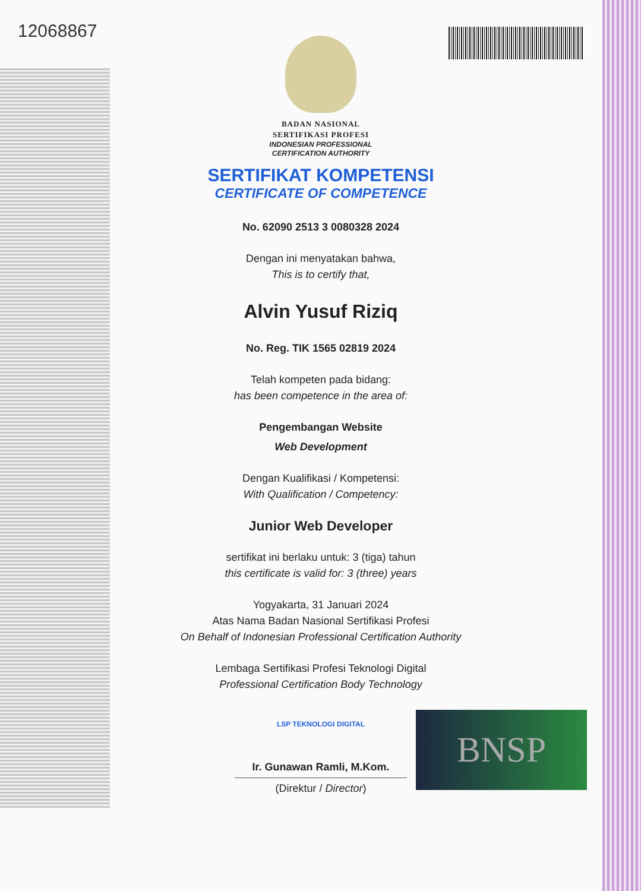12068867
BADAN NASIONAL
SERTIFIKASI PROFESI
INDONESIAN PROFESSIONAL
CERTIFICATION AUTHORITY
SERTIFIKAT KOMPETENSI
CERTIFICATE OF COMPETENCE
No. 62090 2513 3 0080328 2024
Dengan ini menyatakan bahwa,
This is to certify that,
Alvin Yusuf Riziq
No. Reg. TIK 1565 02819 2024
Telah kompeten pada bidang:
has been competence in the area of:
Pengembangan Website
Web Development
Dengan Kualifikasi / Kompetensi:
With Qualification / Competency:
Junior Web Developer
sertifikat ini berlaku untuk: 3 (tiga) tahun
this certificate is valid for: 3 (three) years
Yogyakarta, 31 Januari 2024
Atas Nama Badan Nasional Sertifikasi Profesi
On Behalf of Indonesian Professional Certification Authority
Lembaga Sertifikasi Profesi Teknologi Digital
Professional Certification Body Technology
LSP TEKNOLOGI DIGITAL
Ir. Gunawan Ramli, M.Kom.
(Direktur / Director)
BNSP